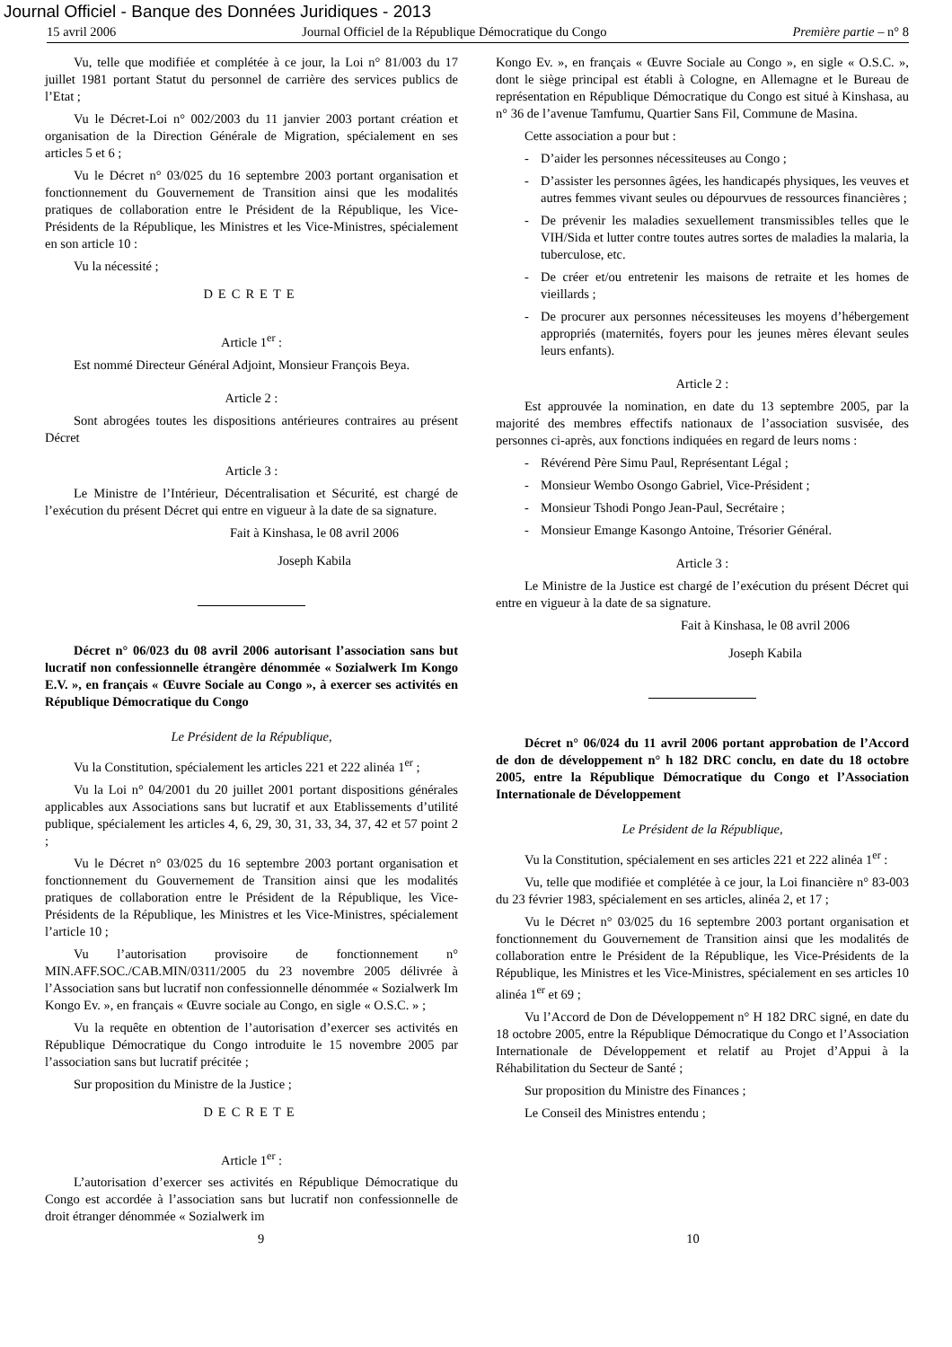Journal Officiel - Banque des Données Juridiques - 2013
15 avril 2006 Journal Officiel de la République Démocratique du Congo Première partie – n° 8
Vu, telle que modifiée et complétée à ce jour, la Loi n° 81/003 du 17 juillet 1981 portant Statut du personnel de carrière des services publics de l’Etat ;
Vu le Décret-Loi n° 002/2003 du 11 janvier 2003 portant création et organisation de la Direction Générale de Migration, spécialement en ses articles 5 et 6 ;
Vu le Décret n° 03/025 du 16 septembre 2003 portant organisation et fonctionnement du Gouvernement de Transition ainsi que les modalités pratiques de collaboration entre le Président de la République, les Vice-Présidents de la République, les Ministres et les Vice-Ministres, spécialement en son article 10 :
Vu la nécessité ;
DECRETE
Article 1<sup>er</sup> :
Est nommé Directeur Général Adjoint, Monsieur François Beya.
Article 2 :
Sont abrogées toutes les dispositions antérieures contraires au présent Décret
Article 3 :
Le Ministre de l’Intérieur, Décentralisation et Sécurité, est chargé de l’exécution du présent Décret qui entre en vigueur à la date de sa signature.
Fait à Kinshasa, le 08 avril 2006
Joseph Kabila
Décret n° 06/023 du 08 avril 2006 autorisant l’association sans but lucratif non confessionnelle étrangère dénommée « Sozialwerk Im Kongo E.V. », en français « Œuvre Sociale au Congo », à exercer ses activités en République Démocratique du Congo
Le Président de la République,
Vu la Constitution, spécialement les articles 221 et 222 alinéa 1<sup>er</sup> ;
Vu la Loi n° 04/2001 du 20 juillet 2001 portant dispositions générales applicables aux Associations sans but lucratif et aux Etablissements d’utilité publique, spécialement les articles 4, 6, 29, 30, 31, 33, 34, 37, 42 et 57 point 2 ;
Vu le Décret n° 03/025 du 16 septembre 2003 portant organisation et fonctionnement du Gouvernement de Transition ainsi que les modalités pratiques de collaboration entre le Président de la République, les Vice-Présidents de la République, les Ministres et les Vice-Ministres, spécialement l’article 10 ;
Vu l’autorisation provisoire de fonctionnement n° MIN.AFF.SOC./CAB.MIN/0311/2005 du 23 novembre 2005 délivrée à l’Association sans but lucratif non confessionnelle dénommée « Sozialwerk Im Kongo Ev. », en français « Œuvre sociale au Congo, en sigle « O.S.C. » ;
Vu la requête en obtention de l’autorisation d’exercer ses activités en République Démocratique du Congo introduite le 15 novembre 2005 par l’association sans but lucratif précitée ;
Sur proposition du Ministre de la Justice ;
DECRETE
Article 1<sup>er</sup> :
L’autorisation d’exercer ses activités en République Démocratique du Congo est accordée à l’association sans but lucratif non confessionnelle de droit étranger dénommée « Sozialwerk im
Kongo Ev. », en français « Œuvre Sociale au Congo », en sigle « O.S.C. », dont le siège principal est établi à Cologne, en Allemagne et le Bureau de représentation en République Démocratique du Congo est situé à Kinshasa, au n° 36 de l’avenue Tamfumu, Quartier Sans Fil, Commune de Masina.
Cette association a pour but :
- D’aider les personnes nécessiteuses au Congo ;
- D’assister les personnes âgées, les handicapés physiques, les veuves et autres femmes vivant seules ou dépourvues de ressources financières ;
- De prévenir les maladies sexuellement transmissibles telles que le VIH/Sida et lutter contre toutes autres sortes de maladies la malaria, la tuberculose, etc.
- De créer et/ou entretenir les maisons de retraite et les homes de vieillards ;
- De procurer aux personnes nécessiteuses les moyens d’hébergement appropriés (maternités, foyers pour les jeunes mères élevant seules leurs enfants).
Article 2 :
Est approuvée la nomination, en date du 13 septembre 2005, par la majorité des membres effectifs nationaux de l’association susvisée, des personnes ci-après, aux fonctions indiquées en regard de leurs noms :
- Révérend Père Simu Paul, Représentant Légal ;
- Monsieur Wembo Osongo Gabriel, Vice-Président ;
- Monsieur Tshodi Pongo Jean-Paul, Secrétaire ;
- Monsieur Emange Kasongo Antoine, Trésorier Général.
Article 3 :
Le Ministre de la Justice est chargé de l’exécution du présent Décret qui entre en vigueur à la date de sa signature.
Fait à Kinshasa, le 08 avril 2006
Joseph Kabila
Décret n° 06/024 du 11 avril 2006 portant approbation de l’Accord de don de développement n° h 182 DRC conclu, en date du 18 octobre 2005, entre la République Démocratique du Congo et l’Association Internationale de Développement
Le Président de la République,
Vu la Constitution, spécialement en ses articles 221 et 222 alinéa 1<sup>er</sup> :
Vu, telle que modifiée et complétée à ce jour, la Loi financière n° 83-003 du 23 février 1983, spécialement en ses articles, alinéa 2, et 17 ;
Vu le Décret n° 03/025 du 16 septembre 2003 portant organisation et fonctionnement du Gouvernement de Transition ainsi que les modalités de collaboration entre le Président de la République, les Vice-Présidents de la République, les Ministres et les Vice-Ministres, spécialement en ses articles 10 alinéa 1<sup>er</sup> et 69 ;
Vu l’Accord de Don de Développement n° H 182 DRC signé, en date du 18 octobre 2005, entre la République Démocratique du Congo et l’Association Internationale de Développement et relatif au Projet d’Appui à la Réhabilitation du Secteur de Santé ;
Sur proposition du Ministre des Finances ;
Le Conseil des Ministres entendu ;
9 10